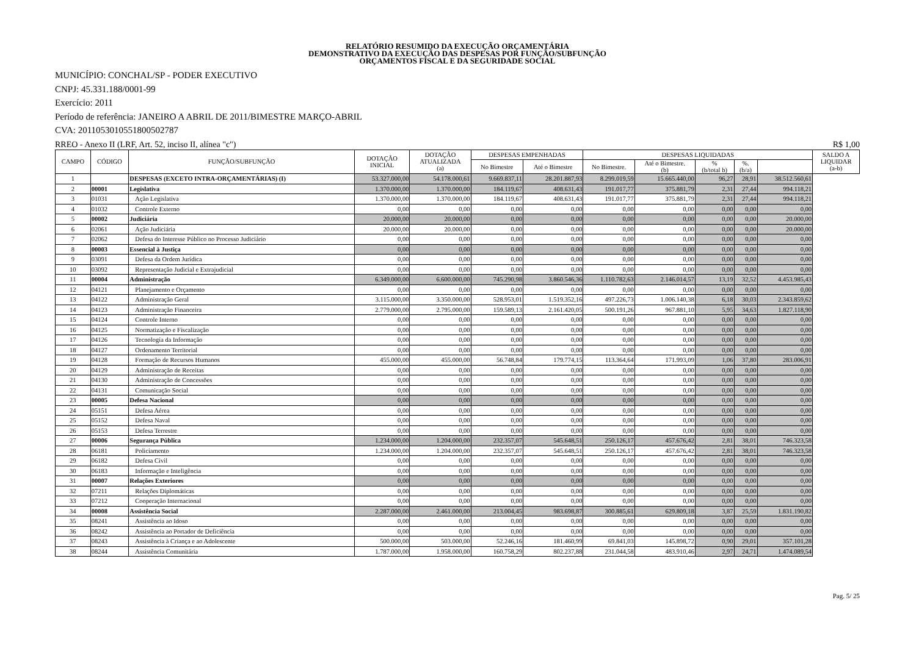RELATÓRIO RESUMIDO DA EXECUÇÃO ORÇAMENTÁRIA
DEMONSTRATIVO DA EXECUÇÃO DAS DESPESAS POR FUNÇÃO/SUBFUNÇÃO
ORÇAMENTOS FISCAL E DA SEGURIDADE SOCIAL
MUNICÍPIO: CONCHAL/SP - PODER EXECUTIVO
CNPJ: 45.331.188/0001-99
Exercício: 2011
Período de referência: JANEIRO A ABRIL DE 2011/BIMESTRE MARÇO-ABRIL
CVA: 201105301055180050278​7
RREO - Anexo II (LRF, Art. 52, inciso II, alínea "c") R$ 1,00
| CAMPO | CÓDIGO | FUNÇÃO/SUBFUNÇÃO | DOTAÇÃO INICIAL | DOTAÇÃO ATUALIZADA (a) | DESPESAS EMPENHADAS | | DESPESAS LIQUIDADAS | | | | | SALDO A LIQUIDAR (a-b) |
| --- | --- | --- | --- | --- | --- | --- | --- | --- | --- | --- | --- | --- |
| | | | | | No Bimestre | Até o Bimestre | No Bimestre. | Até o Bimestre. (b) | % (b/total b) | %. (b/a) | | |
| 1 | | DESPESAS (EXCETO INTRA-ORÇAMENTÁRIAS) (I) | 53.327.000,00 | 54.178.000,61 | 9.669.837,11 | 28.201.887,93 | 8.299.019,59 | 15.665.440,00 | 96,27 | 28,91 | 38.512.560,61 | |
| 2 | 00001 | Legislativa | 1.370.000,00 | 1.370.000,00 | 184.119,67 | 408.631,43 | 191.017,77 | 375.881,79 | 2,31 | 27,44 | 994.118,21 | |
| 3 | 01031 | Ação Legislativa | 1.370.000,00 | 1.370.000,00 | 184.119,67 | 408.631,43 | 191.017,77 | 375.881,79 | 2,31 | 27,44 | 994.118,21 | |
| 4 | 01032 | Controle Externo | 0,00 | 0,00 | 0,00 | 0,00 | 0,00 | 0,00 | 0,00 | 0,00 | 0,00 | |
| 5 | 00002 | Judiciária | 20.000,00 | 20.000,00 | 0,00 | 0,00 | 0,00 | 0,00 | 0,00 | 0,00 | 20.000,00 | |
| 6 | 02061 | Ação Judiciária | 20.000,00 | 20.000,00 | 0,00 | 0,00 | 0,00 | 0,00 | 0,00 | 0,00 | 20.000,00 | |
| 7 | 02062 | Defesa do Interesse Público no Processo Judiciário | 0,00 | 0,00 | 0,00 | 0,00 | 0,00 | 0,00 | 0,00 | 0,00 | 0,00 | |
| 8 | 00003 | Essencial à Justiça | 0,00 | 0,00 | 0,00 | 0,00 | 0,00 | 0,00 | 0,00 | 0,00 | 0,00 | |
| 9 | 03091 | Defesa da Ordem Jurídica | 0,00 | 0,00 | 0,00 | 0,00 | 0,00 | 0,00 | 0,00 | 0,00 | 0,00 | |
| 10 | 03092 | Representação Judicial e Extrajudicial | 0,00 | 0,00 | 0,00 | 0,00 | 0,00 | 0,00 | 0,00 | 0,00 | 0,00 | |
| 11 | 00004 | Administração | 6.349.000,00 | 6.600.000,00 | 745.290,98 | 3.860.546,36 | 1.110.782,63 | 2.146.014,57 | 13,19 | 32,52 | 4.453.985,43 | |
| 12 | 04121 | Planejamento e Orçamento | 0,00 | 0,00 | 0,00 | 0,00 | 0,00 | 0,00 | 0,00 | 0,00 | 0,00 | |
| 13 | 04122 | Administração Geral | 3.115.000,00 | 3.350.000,00 | 528.953,01 | 1.519.352,16 | 497.226,73 | 1.006.140,38 | 6,18 | 30,03 | 2.343.859,62 | |
| 14 | 04123 | Administração Financeira | 2.779.000,00 | 2.795.000,00 | 159.589,13 | 2.161.420,05 | 500.191,26 | 967.881,10 | 5,95 | 34,63 | 1.827.118,90 | |
| 15 | 04124 | Controle Interno | 0,00 | 0,00 | 0,00 | 0,00 | 0,00 | 0,00 | 0,00 | 0,00 | 0,00 | |
| 16 | 04125 | Normatização e Fiscalização | 0,00 | 0,00 | 0,00 | 0,00 | 0,00 | 0,00 | 0,00 | 0,00 | 0,00 | |
| 17 | 04126 | Tecnologia da Informação | 0,00 | 0,00 | 0,00 | 0,00 | 0,00 | 0,00 | 0,00 | 0,00 | 0,00 | |
| 18 | 04127 | Ordenamento Territorial | 0,00 | 0,00 | 0,00 | 0,00 | 0,00 | 0,00 | 0,00 | 0,00 | 0,00 | |
| 19 | 04128 | Formação de Recursos Humanos | 455.000,00 | 455.000,00 | 56.748,84 | 179.774,15 | 113.364,64 | 171.993,09 | 1,06 | 37,80 | 283.006,91 | |
| 20 | 04129 | Administração de Receitas | 0,00 | 0,00 | 0,00 | 0,00 | 0,00 | 0,00 | 0,00 | 0,00 | 0,00 | |
| 21 | 04130 | Administração de Concessões | 0,00 | 0,00 | 0,00 | 0,00 | 0,00 | 0,00 | 0,00 | 0,00 | 0,00 | |
| 22 | 04131 | Comunicação Social | 0,00 | 0,00 | 0,00 | 0,00 | 0,00 | 0,00 | 0,00 | 0,00 | 0,00 | |
| 23 | 00005 | Defesa Nacional | 0,00 | 0,00 | 0,00 | 0,00 | 0,00 | 0,00 | 0,00 | 0,00 | 0,00 | |
| 24 | 05151 | Defesa Aérea | 0,00 | 0,00 | 0,00 | 0,00 | 0,00 | 0,00 | 0,00 | 0,00 | 0,00 | |
| 25 | 05152 | Defesa Naval | 0,00 | 0,00 | 0,00 | 0,00 | 0,00 | 0,00 | 0,00 | 0,00 | 0,00 | |
| 26 | 05153 | Defesa Terrestre | 0,00 | 0,00 | 0,00 | 0,00 | 0,00 | 0,00 | 0,00 | 0,00 | 0,00 | |
| 27 | 00006 | Segurança Pública | 1.234.000,00 | 1.204.000,00 | 232.357,07 | 545.648,51 | 250.126,17 | 457.676,42 | 2,81 | 38,01 | 746.323,58 | |
| 28 | 06181 | Policiamento | 1.234.000,00 | 1.204.000,00 | 232.357,07 | 545.648,51 | 250.126,17 | 457.676,42 | 2,81 | 38,01 | 746.323,58 | |
| 29 | 06182 | Defesa Civil | 0,00 | 0,00 | 0,00 | 0,00 | 0,00 | 0,00 | 0,00 | 0,00 | 0,00 | |
| 30 | 06183 | Informação e Inteligência | 0,00 | 0,00 | 0,00 | 0,00 | 0,00 | 0,00 | 0,00 | 0,00 | 0,00 | |
| 31 | 00007 | Relações Exteriores | 0,00 | 0,00 | 0,00 | 0,00 | 0,00 | 0,00 | 0,00 | 0,00 | 0,00 | |
| 32 | 07211 | Relações Diplomáticas | 0,00 | 0,00 | 0,00 | 0,00 | 0,00 | 0,00 | 0,00 | 0,00 | 0,00 | |
| 33 | 07212 | Cooperação Internacional | 0,00 | 0,00 | 0,00 | 0,00 | 0,00 | 0,00 | 0,00 | 0,00 | 0,00 | |
| 34 | 00008 | Assistência Social | 2.287.000,00 | 2.461.000,00 | 213.004,45 | 983.698,87 | 300.885,61 | 629.809,18 | 3,87 | 25,59 | 1.831.190,82 | |
| 35 | 08241 | Assistência ao Idoso | 0,00 | 0,00 | 0,00 | 0,00 | 0,00 | 0,00 | 0,00 | 0,00 | 0,00 | |
| 36 | 08242 | Assistência ao Portador de Deficiência | 0,00 | 0,00 | 0,00 | 0,00 | 0,00 | 0,00 | 0,00 | 0,00 | 0,00 | |
| 37 | 08243 | Assistência à Criança e ao Adolescente | 500.000,00 | 503.000,00 | 52.246,16 | 181.460,99 | 69.841,03 | 145.898,72 | 0,90 | 29,01 | 357.101,28 | |
| 38 | 08244 | Assistência Comunitária | 1.787.000,00 | 1.958.000,00 | 160.758,29 | 802.237,88 | 231.044,58 | 483.910,46 | 2,97 | 24,71 | 1.474.089,54 | |
Pag. 5/ 25